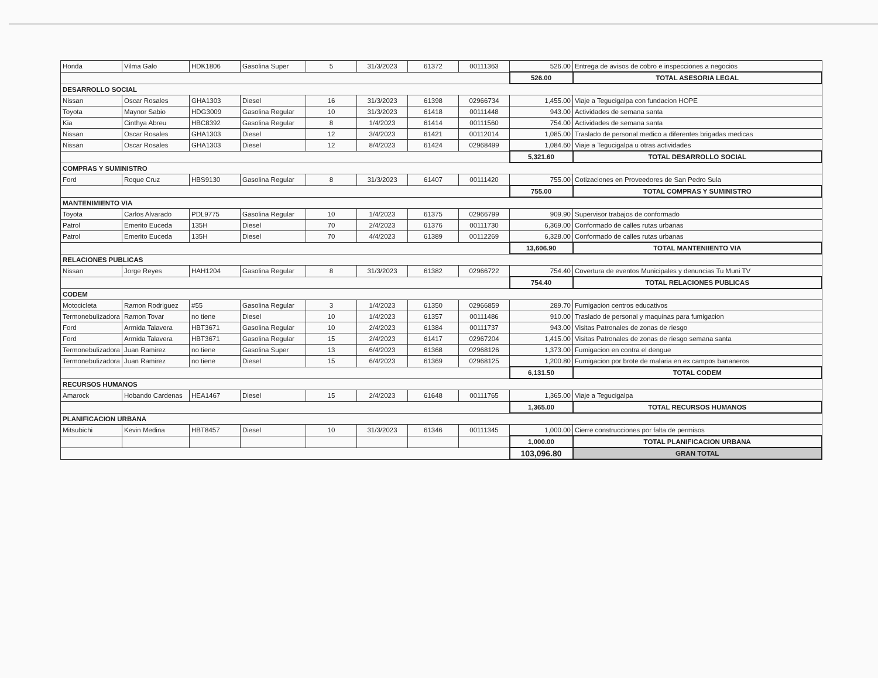| Honda | Vilma Galo | HDK1806 | Gasolina Super | 5 | 31/3/2023 | 61372 | 00111363 | 526.00 | Entrega de avisos de cobro e inspecciones a negocios |
| | | | | | | | | 526.00 | TOTAL ASESORIA LEGAL |
| DESARROLLO SOCIAL | | | | | | | | | |
| Nissan | Oscar Rosales | GHA1303 | Diesel | 16 | 31/3/2023 | 61398 | 02966734 | 1,455.00 | Viaje a Tegucigalpa con fundacion HOPE |
| Toyota | Maynor Sabio | HDG3009 | Gasolina Regular | 10 | 31/3/2023 | 61418 | 00111448 | 943.00 | Actividades de semana santa |
| Kia | Cinthya Abreu | HBC8392 | Gasolina Regular | 8 | 1/4/2023 | 61414 | 00111560 | 754.00 | Actividades de semana santa |
| Nissan | Oscar Rosales | GHA1303 | Diesel | 12 | 3/4/2023 | 61421 | 00112014 | 1,085.00 | Traslado de personal medico a diferentes brigadas medicas |
| Nissan | Oscar Rosales | GHA1303 | Diesel | 12 | 8/4/2023 | 61424 | 02968499 | 1,084.60 | Viaje a Tegucigalpa u otras actividades |
| | | | | | | | | 5,321.60 | TOTAL DESARROLLO SOCIAL |
| COMPRAS Y SUMINISTRO | | | | | | | | | |
| Ford | Roque Cruz | HBS9130 | Gasolina Regular | 8 | 31/3/2023 | 61407 | 00111420 | 755.00 | Cotizaciones en Proveedores de San Pedro Sula |
| | | | | | | | | 755.00 | TOTAL COMPRAS Y SUMINISTRO |
| MANTENIMIENTO VIA | | | | | | | | | |
| Toyota | Carlos Alvarado | PDL9775 | Gasolina Regular | 10 | 1/4/2023 | 61375 | 02966799 | 909.90 | Supervisor trabajos de conformado |
| Patrol | Emerito Euceda | 135H | Diesel | 70 | 2/4/2023 | 61376 | 00111730 | 6,369.00 | Conformado de calles rutas urbanas |
| Patrol | Emerito Euceda | 135H | Diesel | 70 | 4/4/2023 | 61389 | 00112269 | 6,328.00 | Conformado de calles rutas urbanas |
| | | | | | | | | 13,606.90 | TOTAL MANTENIIENTO VIA |
| RELACIONES PUBLICAS | | | | | | | | | |
| Nissan | Jorge Reyes | HAH1204 | Gasolina Regular | 8 | 31/3/2023 | 61382 | 02966722 | 754.40 | Covertura de eventos Municipales y denuncias Tu Muni TV |
| | | | | | | | | 754.40 | TOTAL RELACIONES PUBLICAS |
| CODEM | | | | | | | | | |
| Motocicleta | Ramon Rodriguez | #55 | Gasolina Regular | 3 | 1/4/2023 | 61350 | 02966859 | 289.70 | Fumigacion centros educativos |
| Termonebulizadora | Ramon Tovar | no tiene | Diesel | 10 | 1/4/2023 | 61357 | 00111486 | 910.00 | Traslado de personal y maquinas para fumigacion |
| Ford | Armida Talavera | HBT3671 | Gasolina Regular | 10 | 2/4/2023 | 61384 | 00111737 | 943.00 | Visitas Patronales de zonas de riesgo |
| Ford | Armida Talavera | HBT3671 | Gasolina Regular | 15 | 2/4/2023 | 61417 | 02967204 | 1,415.00 | Visitas Patronales de zonas de riesgo semana santa |
| Termonebulizadora | Juan Ramirez | no tiene | Gasolina Super | 13 | 6/4/2023 | 61368 | 02968126 | 1,373.00 | Fumigacion en contra el dengue |
| Termonebulizadora | Juan Ramirez | no tiene | Diesel | 15 | 6/4/2023 | 61369 | 02968125 | 1,200.80 | Fumigacion por brote de malaria en ex campos bananeros |
| | | | | | | | | 6,131.50 | TOTAL CODEM |
| RECURSOS HUMANOS | | | | | | | | | |
| Amarock | Hobando Cardenas | HEA1467 | Diesel | 15 | 2/4/2023 | 61648 | 00111765 | 1,365.00 | Viaje a Tegucigalpa |
| | | | | | | | | 1,365.00 | TOTAL RECURSOS HUMANOS |
| PLANIFICACION URBANA | | | | | | | | | |
| Mitsubichi | Kevin Medina | HBT8457 | Diesel | 10 | 31/3/2023 | 61346 | 00111345 | 1,000.00 | Cierre construcciones por falta de permisos |
| | | | | | | | | 1,000.00 | TOTAL PLANIFICACION URBANA |
| | | | | | | | | 103,096.80 | GRAN TOTAL |